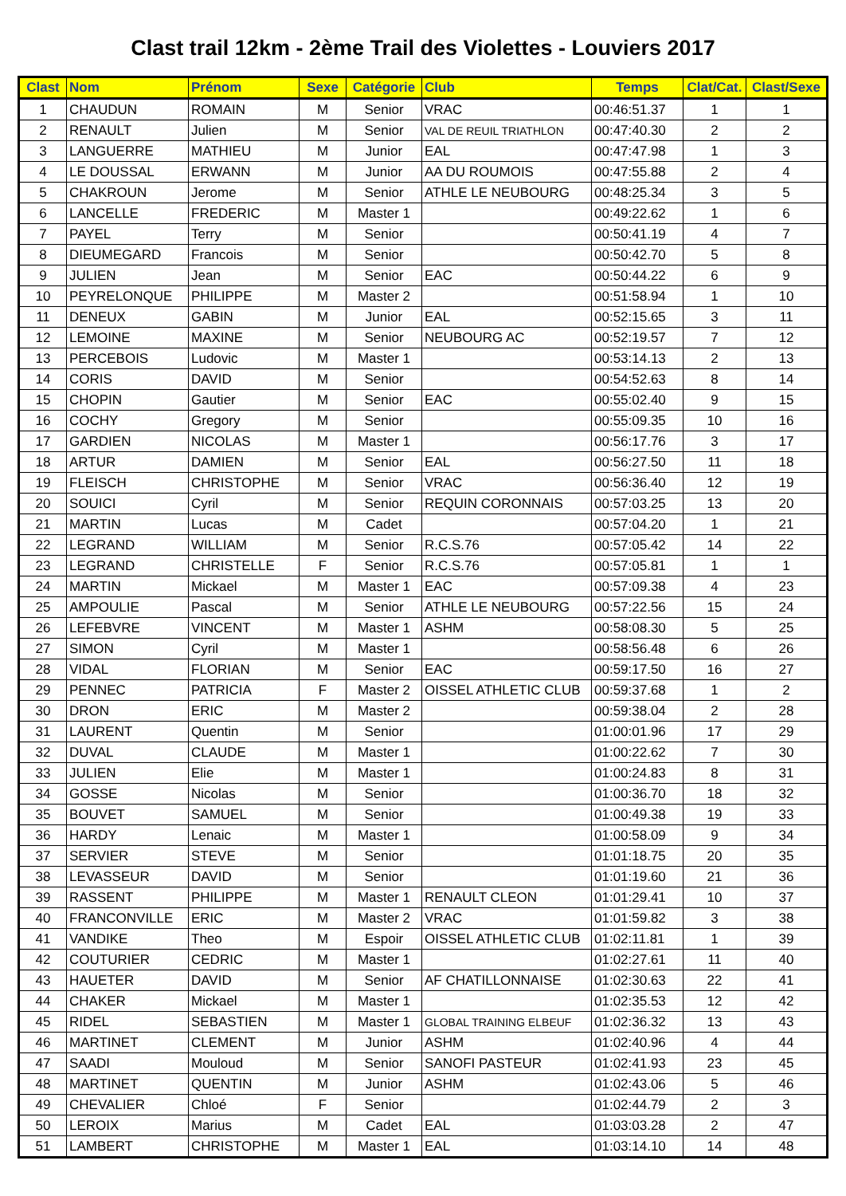Clast trail 12km - 2ème Trail des Violettes - Louviers 2017
| Clast | Nom | Prénom | Sexe | Catégorie | Club | Temps | Clat/Cat. | Clast/Sexe |
| --- | --- | --- | --- | --- | --- | --- | --- | --- |
| 1 | CHAUDUN | ROMAIN | M | Senior | VRAC | 00:46:51.37 | 1 | 1 |
| 2 | RENAULT | Julien | M | Senior | VAL DE REUIL TRIATHLON | 00:47:40.30 | 2 | 2 |
| 3 | LANGUERRE | MATHIEU | M | Junior | EAL | 00:47:47.98 | 1 | 3 |
| 4 | LE DOUSSAL | ERWANN | M | Junior | AA DU ROUMOIS | 00:47:55.88 | 2 | 4 |
| 5 | CHAKROUN | Jerome | M | Senior | ATHLE LE NEUBOURG | 00:48:25.34 | 3 | 5 |
| 6 | LANCELLE | FREDERIC | M | Master 1 | | 00:49:22.62 | 1 | 6 |
| 7 | PAYEL | Terry | M | Senior | | 00:50:41.19 | 4 | 7 |
| 8 | DIEUMEGARD | Francois | M | Senior | | 00:50:42.70 | 5 | 8 |
| 9 | JULIEN | Jean | M | Senior | EAC | 00:50:44.22 | 6 | 9 |
| 10 | PEYRELONQUE | PHILIPPE | M | Master 2 | | 00:51:58.94 | 1 | 10 |
| 11 | DENEUX | GABIN | M | Junior | EAL | 00:52:15.65 | 3 | 11 |
| 12 | LEMOINE | MAXINE | M | Senior | NEUBOURG AC | 00:52:19.57 | 7 | 12 |
| 13 | PERCEBOIS | Ludovic | M | Master 1 | | 00:53:14.13 | 2 | 13 |
| 14 | CORIS | DAVID | M | Senior | | 00:54:52.63 | 8 | 14 |
| 15 | CHOPIN | Gautier | M | Senior | EAC | 00:55:02.40 | 9 | 15 |
| 16 | COCHY | Gregory | M | Senior | | 00:55:09.35 | 10 | 16 |
| 17 | GARDIEN | NICOLAS | M | Master 1 | | 00:56:17.76 | 3 | 17 |
| 18 | ARTUR | DAMIEN | M | Senior | EAL | 00:56:27.50 | 11 | 18 |
| 19 | FLEISCH | CHRISTOPHE | M | Senior | VRAC | 00:56:36.40 | 12 | 19 |
| 20 | SOUICI | Cyril | M | Senior | REQUIN CORONNAIS | 00:57:03.25 | 13 | 20 |
| 21 | MARTIN | Lucas | M | Cadet | | 00:57:04.20 | 1 | 21 |
| 22 | LEGRAND | WILLIAM | M | Senior | R.C.S.76 | 00:57:05.42 | 14 | 22 |
| 23 | LEGRAND | CHRISTELLE | F | Senior | R.C.S.76 | 00:57:05.81 | 1 | 1 |
| 24 | MARTIN | Mickael | M | Master 1 | EAC | 00:57:09.38 | 4 | 23 |
| 25 | AMPOULIE | Pascal | M | Senior | ATHLE LE NEUBOURG | 00:57:22.56 | 15 | 24 |
| 26 | LEFEBVRE | VINCENT | M | Master 1 | ASHM | 00:58:08.30 | 5 | 25 |
| 27 | SIMON | Cyril | M | Master 1 | | 00:58:56.48 | 6 | 26 |
| 28 | VIDAL | FLORIAN | M | Senior | EAC | 00:59:17.50 | 16 | 27 |
| 29 | PENNEC | PATRICIA | F | Master 2 | OISSEL ATHLETIC CLUB | 00:59:37.68 | 1 | 2 |
| 30 | DRON | ERIC | M | Master 2 | | 00:59:38.04 | 2 | 28 |
| 31 | LAURENT | Quentin | M | Senior | | 01:00:01.96 | 17 | 29 |
| 32 | DUVAL | CLAUDE | M | Master 1 | | 01:00:22.62 | 7 | 30 |
| 33 | JULIEN | Elie | M | Master 1 | | 01:00:24.83 | 8 | 31 |
| 34 | GOSSE | Nicolas | M | Senior | | 01:00:36.70 | 18 | 32 |
| 35 | BOUVET | SAMUEL | M | Senior | | 01:00:49.38 | 19 | 33 |
| 36 | HARDY | Lenaic | M | Master 1 | | 01:00:58.09 | 9 | 34 |
| 37 | SERVIER | STEVE | M | Senior | | 01:01:18.75 | 20 | 35 |
| 38 | LEVASSEUR | DAVID | M | Senior | | 01:01:19.60 | 21 | 36 |
| 39 | RASSENT | PHILIPPE | M | Master 1 | RENAULT CLEON | 01:01:29.41 | 10 | 37 |
| 40 | FRANCONVILLE | ERIC | M | Master 2 | VRAC | 01:01:59.82 | 3 | 38 |
| 41 | VANDIKE | Theo | M | Espoir | OISSEL ATHLETIC CLUB | 01:02:11.81 | 1 | 39 |
| 42 | COUTURIER | CEDRIC | M | Master 1 | | 01:02:27.61 | 11 | 40 |
| 43 | HAUETER | DAVID | M | Senior | AF CHATILLONNAISE | 01:02:30.63 | 22 | 41 |
| 44 | CHAKER | Mickael | M | Master 1 | | 01:02:35.53 | 12 | 42 |
| 45 | RIDEL | SEBASTIEN | M | Master 1 | GLOBAL TRAINING ELBEUF | 01:02:36.32 | 13 | 43 |
| 46 | MARTINET | CLEMENT | M | Junior | ASHM | 01:02:40.96 | 4 | 44 |
| 47 | SAADI | Mouloud | M | Senior | SANOFI PASTEUR | 01:02:41.93 | 23 | 45 |
| 48 | MARTINET | QUENTIN | M | Junior | ASHM | 01:02:43.06 | 5 | 46 |
| 49 | CHEVALIER | Chloé | F | Senior | | 01:02:44.79 | 2 | 3 |
| 50 | LEROIX | Marius | M | Cadet | EAL | 01:03:03.28 | 2 | 47 |
| 51 | LAMBERT | CHRISTOPHE | M | Master 1 | EAL | 01:03:14.10 | 14 | 48 |